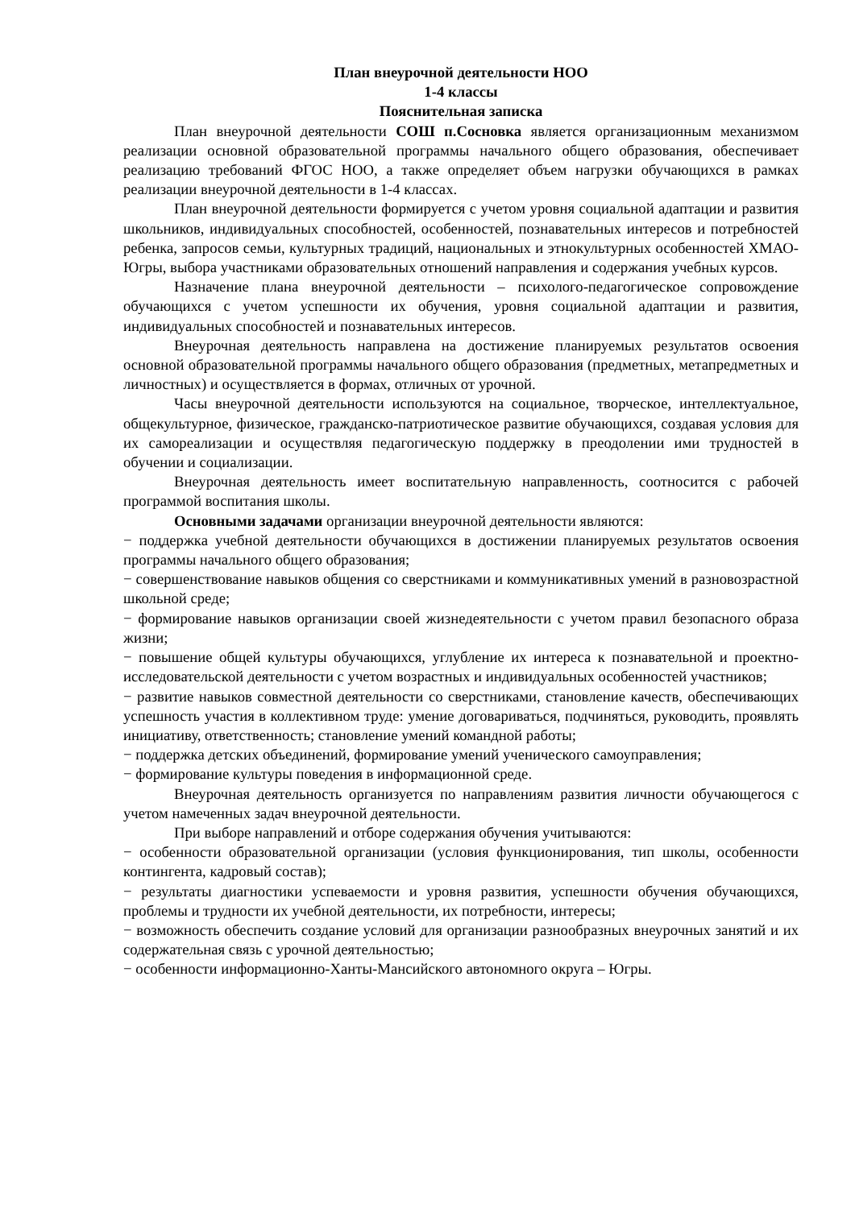План внеурочной деятельности НОО
1-4 классы
Пояснительная записка
План внеурочной деятельности СОШ п.Сосновка является организационным механизмом реализации основной образовательной программы начального общего образования, обеспечивает реализацию требований ФГОС НОО, а также определяет объем нагрузки обучающихся в рамках реализации внеурочной деятельности в 1-4 классах.
План внеурочной деятельности формируется с учетом уровня социальной адаптации и развития школьников, индивидуальных способностей, особенностей, познавательных интересов и потребностей ребенка, запросов семьи, культурных традиций, национальных и этнокультурных особенностей ХМАО-Югры, выбора участниками образовательных отношений направления и содержания учебных курсов.
Назначение плана внеурочной деятельности – психолого-педагогическое сопровождение обучающихся с учетом успешности их обучения, уровня социальной адаптации и развития, индивидуальных способностей и познавательных интересов.
Внеурочная деятельность направлена на достижение планируемых результатов освоения основной образовательной программы начального общего образования (предметных, метапредметных и личностных) и осуществляется в формах, отличных от урочной.
Часы внеурочной деятельности используются на социальное, творческое, интеллектуальное, общекультурное, физическое, гражданско-патриотическое развитие обучающихся, создавая условия для их самореализации и осуществляя педагогическую поддержку в преодолении ими трудностей в обучении и социализации.
Внеурочная деятельность имеет воспитательную направленность, соотносится с рабочей программой воспитания школы.
Основными задачами организации внеурочной деятельности являются:
− поддержка учебной деятельности обучающихся в достижении планируемых результатов освоения программы начального общего образования;
− совершенствование навыков общения со сверстниками и коммуникативных умений в разновозрастной школьной среде;
− формирование навыков организации своей жизнедеятельности с учетом правил безопасного образа жизни;
− повышение общей культуры обучающихся, углубление их интереса к познавательной и проектно-исследовательской деятельности с учетом возрастных и индивидуальных особенностей участников;
− развитие навыков совместной деятельности со сверстниками, становление качеств, обеспечивающих успешность участия в коллективном труде: умение договариваться, подчиняться, руководить, проявлять инициативу, ответственность; становление умений командной работы;
− поддержка детских объединений, формирование умений ученического самоуправления;
− формирование культуры поведения в информационной среде.
Внеурочная деятельность организуется по направлениям развития личности обучающегося с учетом намеченных задач внеурочной деятельности.
При выборе направлений и отборе содержания обучения учитываются:
− особенности образовательной организации (условия функционирования, тип школы, особенности контингента, кадровый состав);
− результаты диагностики успеваемости и уровня развития, успешности обучения обучающихся, проблемы и трудности их учебной деятельности, их потребности, интересы;
− возможность обеспечить создание условий для организации разнообразных внеурочных занятий и их содержательная связь с урочной деятельностью;
− особенности информационно-Ханты-Мансийского автономного округа – Югры.